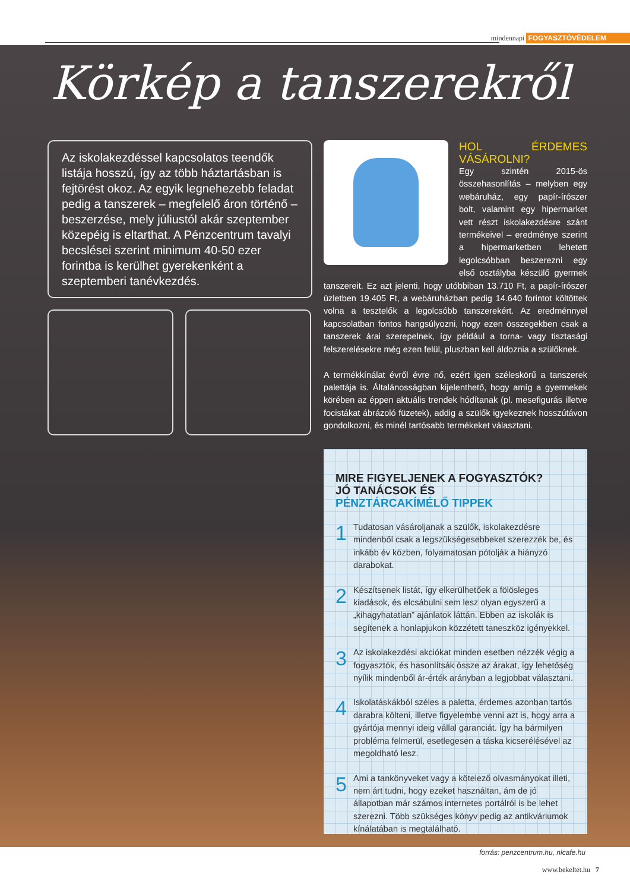mindennapi FOGYASZTÓVÉDELEM
Körkép a tanszerekről
Az iskolakezdéssel kapcsolatos teendők listája hosszú, így az több háztartásban is fejtörést okoz. Az egyik legnehezebb feladat pedig a tanszerek – megfelelő áron történő – beszerzése, mely júliustól akár szeptember közepéig is eltarthat. A Pénzcentrum tavalyi becslései szerint minimum 40-50 ezer forintba is kerülhet gyerekenként a szeptemberi tanévkezdés.
HOL ÉRDEMES VÁSÁROLNI?
Egy szintén 2015-ös összehasonlítás – melyben egy webáruház, egy papír-írószer bolt, valamint egy hipermarket vett részt iskolakezdésre szánt termékeivel – eredménye szerint a hipermarketben lehetett legolcsóbban beszerezni egy első osztályba készülő gyermek tanszereit. Ez azt jelenti, hogy utóbbiban 13.710 Ft, a papír-írószer üzletben 19.405 Ft, a webáruházban pedig 14.640 forintot költöttek volna a tesztelők a legolcsóbb tanszerekért. Az eredménnyel kapcsolatban fontos hangsúlyozni, hogy ezen összegekben csak a tanszerek árai szerepelnek, így például a torna- vagy tisztasági felszerelésekre még ezen felül, pluszban kell áldoznia a szülőknek.
A termékkínálat évről évre nő, ezért igen széleskörű a tanszerek palettája is. Általánosságban kijelenthető, hogy amíg a gyermekek körében az éppen aktuális trendek hódítanak (pl. mesefigurás illetve focistákat ábrázoló füzetek), addig a szülők igyekeznek hosszútávon gondolkozni, és minél tartósabb termékeket választani.
MIRE FIGYELJENEK A FOGYASZTÓK?
JÓ TANÁCSOK ÉS
PÉNZTÁRCAKÍMÉLŐ TIPPEK
1
Tudatosan vásároljanak a szülők, iskolakezdésre mindenből csak a legszükségesebbeket szerezzék be, és inkább év közben, folyamatosan pótolják a hiányzó darabokat.
2
Készítsenek listát, így elkerülhetőek a fölösleges kiadások, és elcsábulni sem lesz olyan egyszerű a „kihagyhatatlan” ajánlatok láttán. Ebben az iskolák is segítenek a honlapjukon közzétett taneszköz igényekkel.
3
Az iskolakezdési akciókat minden esetben nézzék végig a fogyasztók, és hasonlítsák össze az árakat, így lehetőség nyílik mindenből ár-érték arányban a legjobbat választani.
4
Iskolatáskákból széles a paletta, érdemes azonban tartós darabra költeni, illetve figyelembe venni azt is, hogy arra a gyártója mennyi ideig vállal garanciát. Így ha bármilyen probléma felmerül, esetlegesen a táska kicserélésével az megoldható lesz.
5
Ami a tankönyveket vagy a kötelező olvasmányokat illeti, nem árt tudni, hogy ezeket használtan, ám de jó állapotban már számos internetes portálról is be lehet szerezni. Több szükséges könyv pedig az antikváriumok kínálatában is megtalálható.
forrás: penzcentrum.hu, nlcafe.hu
www.bekeltet.hu 7